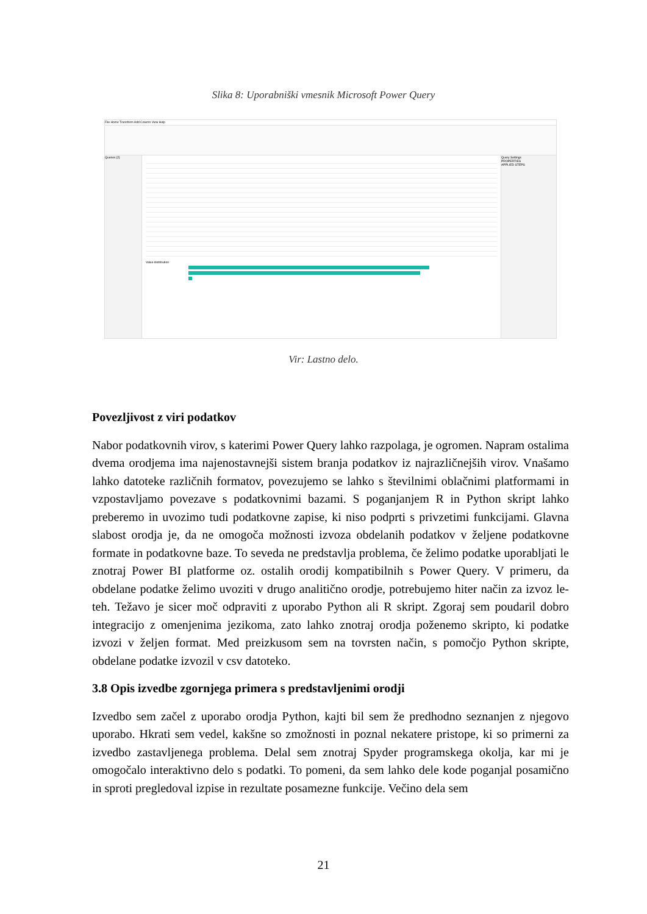Slika 8: Uporabniški vmesnik Microsoft Power Query
File Home Transform Add Column View Help
Queries [2]
Value distribution
Query Settings
PROPERTIES
APPLIED STEPS
Vir: Lastno delo.
Povezljivost z viri podatkov
Nabor podatkovnih virov, s katerimi Power Query lahko razpolaga, je ogromen. Napram ostalima dvema orodjema ima najenostavnejši sistem branja podatkov iz najrazličnejših virov. Vnašamo lahko datoteke različnih formatov, povezujemo se lahko s številnimi oblačnimi platformami in vzpostavljamo povezave s podatkovnimi bazami. S poganjanjem R in Python skript lahko preberemo in uvozimo tudi podatkovne zapise, ki niso podprti s privzetimi funkcijami. Glavna slabost orodja je, da ne omogoča možnosti izvoza obdelanih podatkov v željene podatkovne formate in podatkovne baze. To seveda ne predstavlja problema, če želimo podatke uporabljati le znotraj Power BI platforme oz. ostalih orodij kompatibilnih s Power Query. V primeru, da obdelane podatke želimo uvoziti v drugo analitično orodje, potrebujemo hiter način za izvoz le-teh. Težavo je sicer moč odpraviti z uporabo Python ali R skript. Zgoraj sem poudaril dobro integracijo z omenjenima jezikoma, zato lahko znotraj orodja poženemo skripto, ki podatke izvozi v željen format. Med preizkusom sem na tovrsten način, s pomočjo Python skripte, obdelane podatke izvozil v csv datoteko.
3.8 Opis izvedbe zgornjega primera s predstavljenimi orodji
Izvedbo sem začel z uporabo orodja Python, kajti bil sem že predhodno seznanjen z njegovo uporabo. Hkrati sem vedel, kakšne so zmožnosti in poznal nekatere pristope, ki so primerni za izvedbo zastavljenega problema. Delal sem znotraj Spyder programskega okolja, kar mi je omogočalo interaktivno delo s podatki. To pomeni, da sem lahko dele kode poganjal posamično in sproti pregledoval izpise in rezultate posamezne funkcije. Večino dela sem
21